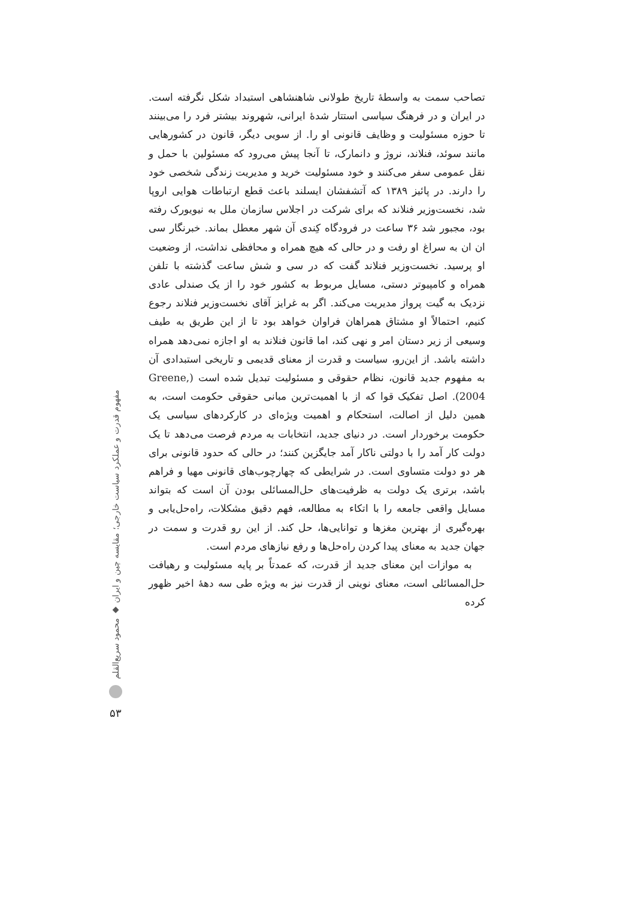مفهوم قدرت و عملکرد سیاست خارجی؛ مقایسه چین و ایران ◆ محمود سریع‌القلم
۵۳
تصاحب سمت به واسطهٔ تاریخ طولانی شاهنشاهی استبداد شکل نگرفته است. در ایران و در فرهنگ سیاسی استتار شدهٔ ایرانی، شهروند بیشتر فرد را می‌بینند تا حوزه مسئولیت و وظایف قانونی او را. از سویی دیگر، قانون در کشورهایی مانند سوئد، فنلاند، نروژ و دانمارک، تا آنجا پیش می‌رود که مسئولین با حمل و نقل عمومی سفر می‌کنند و خود مسئولیت خرید و مدیریت زندگی شخصی خود را دارند. در پائیز ۱۳۸۹ که آتشفشان ایسلند باعث قطع ارتباطات هوایی اروپا شد، نخست‌وزیر فنلاند که برای شرکت در اجلاس سازمان ملل به نیویورک رفته بود، مجبور شد ۳۶ ساعت در فرودگاه کِندی آن شهر معطل بماند. خبرنگار سی ان ان به سراغ او رفت و در حالی که هیچ همراه و محافظی نداشت، از وضعیت او پرسید. نخست‌وزیر فنلاند گفت که در سی و شش ساعت گذشته با تلفن همراه و کامپیوتر دستی، مسایل مربوط به کشور خود را از یک صندلی عادی نزدیک به گیت پرواز مدیریت می‌کند. اگر به غرایز آقای نخست‌وزیر فنلاند رجوع کنیم، احتمالاً او مشتاق همراهان فراوان خواهد بود تا از این طریق به طیف وسیعی از زیر دستان امر و نهی کند، اما قانون فنلاند به او اجازه نمی‌دهد همراه داشته باشد. از این‌رو، سیاست و قدرت از معنای قدیمی و تاریخی استبدادی آن به مفهوم جدید قانون، نظام حقوقی و مسئولیت تبدیل شده است (Greene, 2004). اصل تفکیک قوا که از با اهمیت‌ترین مبانی حقوقی حکومت است، به همین دلیل از اصالت، استحکام و اهمیت ویژه‌ای در کارکردهای سیاسی یک حکومت برخوردار است. در دنیای جدید، انتخابات به مردم فرصت می‌دهد تا یک دولت کار آمد را با دولتی ناکار آمد جایگزین کنند؛ در حالی که حدود قانونی برای هر دو دولت متساوی است. در شرایطی که چهارچوب‌های قانونی مهیا و فراهم باشد، برتری یک دولت به ظرفیت‌های حل‌المسائلی بودن آن است که بتواند مسایل واقعی جامعه را با اتکاء به مطالعه، فهم دقیق مشکلات، راه‌حل‌یابی و بهره‌گیری از بهترین مغزها و توانایی‌ها، حل کند. از این رو قدرت و سمت در جهان جدید به معنای پیدا کردن راه‌حل‌ها و رفع نیازهای مردم است.
به موازات این معنای جدید از قدرت، که عمدتاً بر پایه مسئولیت و رهیافت حل‌المسائلی است، معنای نوینی از قدرت نیز به ویژه طی سه دههٔ اخیر ظهور کرده